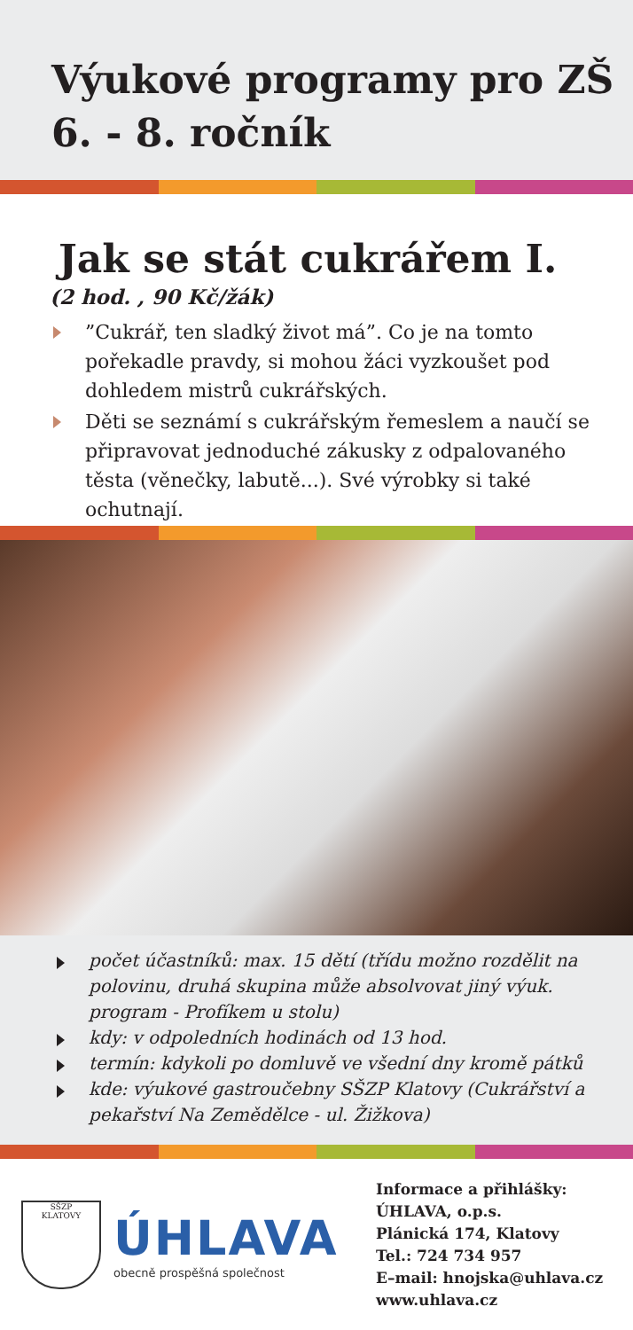Výukové programy pro ZŠ
6. - 8. ročník
Jak se stát cukrářem I.
(2 hod. , 90 Kč/žák)
”Cukrář, ten sladký život má”. Co je na tomto pořekadle pravdy, si mohou žáci vyzkoušet pod dohledem mistrů cukrářských.
Děti se seznámí s cukrářským řemeslem a naučí se připravovat jednoduché zákusky z odpalovaného těsta (věnečky, labutě...). Své výrobky si také ochutnají.
počet účastníků: max. 15 dětí (třídu možno rozdělit na polovinu, druhá skupina může absolvovat jiný výuk. program - Profíkem u stolu)
kdy: v odpoledních hodinách od 13 hod.
termín: kdykoli po domluvě ve všední dny kromě pátků
kde: výukové gastroučebny SŠZP Klatovy (Cukrářství a pekařství Na Zemědělce - ul. Žižkova)
SŠZP
KLATOVY
ÚHLAVA
obecně prospěšná společnost
Informace a přihlášky:
ÚHLAVA, o.p.s.
Plánická 174, Klatovy
Tel.: 724 734 957
E–mail: hnojska@uhlava.cz
www.uhlava.cz